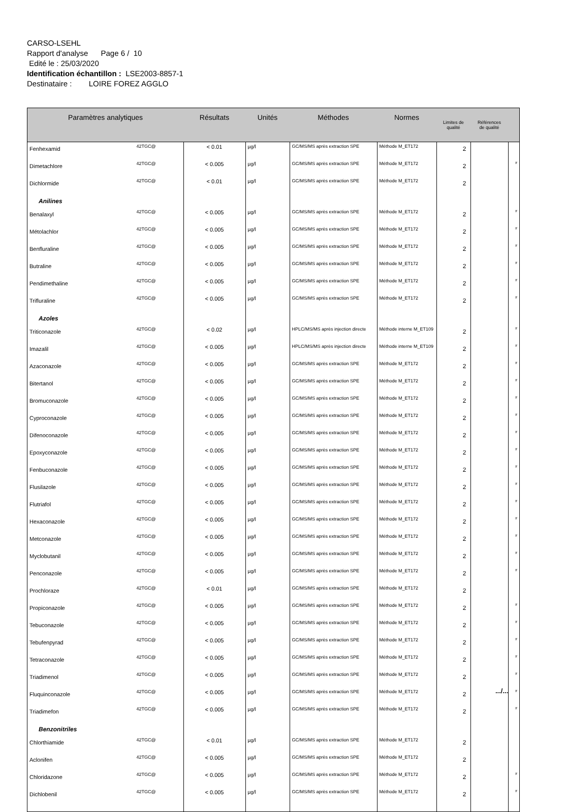CARSO-LSEHL
Rapport d'analyse Page 6 / 10
Edité le : 25/03/2020
Identification échantillon : LSE2003-8857-1
Destinataire : LOIRE FOREZ AGGLO
| Paramètres analytiques | | Résultats | Unités | Méthodes | Normes | Limites de qualité | Références de qualité | |
| --- | --- | --- | --- | --- | --- | --- | --- | --- |
| Fenhexamid | 42TGC@ | < 0.01 | µg/l | GC/MS/MS après extraction SPE | Méthode M_ET172 | 2 | | |
| Dimetachlore | 42TGC@ | < 0.005 | µg/l | GC/MS/MS après extraction SPE | Méthode M_ET172 | 2 | | # |
| Dichlormide | 42TGC@ | < 0.01 | µg/l | GC/MS/MS après extraction SPE | Méthode M_ET172 | 2 | | |
| Anilines | | | | | | | | |
| Benalaxyl | 42TGC@ | < 0.005 | µg/l | GC/MS/MS après extraction SPE | Méthode M_ET172 | 2 | | # |
| Métolachlor | 42TGC@ | < 0.005 | µg/l | GC/MS/MS après extraction SPE | Méthode M_ET172 | 2 | | # |
| Benfluraline | 42TGC@ | < 0.005 | µg/l | GC/MS/MS après extraction SPE | Méthode M_ET172 | 2 | | # |
| Butraline | 42TGC@ | < 0.005 | µg/l | GC/MS/MS après extraction SPE | Méthode M_ET172 | 2 | | # |
| Pendimethaline | 42TGC@ | < 0.005 | µg/l | GC/MS/MS après extraction SPE | Méthode M_ET172 | 2 | | # |
| Trifluraline | 42TGC@ | < 0.005 | µg/l | GC/MS/MS après extraction SPE | Méthode M_ET172 | 2 | | # |
| Azoles | | | | | | | | |
| Triticonazole | 42TGC@ | < 0.02 | µg/l | HPLC/MS/MS après injection directe | Méthode interne M_ET109 | 2 | | # |
| Imazalil | 42TGC@ | < 0.005 | µg/l | HPLC/MS/MS après injection directe | Méthode interne M_ET109 | 2 | | # |
| Azaconazole | 42TGC@ | < 0.005 | µg/l | GC/MS/MS après extraction SPE | Méthode M_ET172 | 2 | | # |
| Bitertanol | 42TGC@ | < 0.005 | µg/l | GC/MS/MS après extraction SPE | Méthode M_ET172 | 2 | | # |
| Bromuconazole | 42TGC@ | < 0.005 | µg/l | GC/MS/MS après extraction SPE | Méthode M_ET172 | 2 | | # |
| Cyproconazole | 42TGC@ | < 0.005 | µg/l | GC/MS/MS après extraction SPE | Méthode M_ET172 | 2 | | # |
| Difenoconazole | 42TGC@ | < 0.005 | µg/l | GC/MS/MS après extraction SPE | Méthode M_ET172 | 2 | | # |
| Epoxyconazole | 42TGC@ | < 0.005 | µg/l | GC/MS/MS après extraction SPE | Méthode M_ET172 | 2 | | # |
| Fenbuconazole | 42TGC@ | < 0.005 | µg/l | GC/MS/MS après extraction SPE | Méthode M_ET172 | 2 | | # |
| Flusilazole | 42TGC@ | < 0.005 | µg/l | GC/MS/MS après extraction SPE | Méthode M_ET172 | 2 | | # |
| Flutriafol | 42TGC@ | < 0.005 | µg/l | GC/MS/MS après extraction SPE | Méthode M_ET172 | 2 | | # |
| Hexaconazole | 42TGC@ | < 0.005 | µg/l | GC/MS/MS après extraction SPE | Méthode M_ET172 | 2 | | # |
| Metconazole | 42TGC@ | < 0.005 | µg/l | GC/MS/MS après extraction SPE | Méthode M_ET172 | 2 | | # |
| Myclobutanil | 42TGC@ | < 0.005 | µg/l | GC/MS/MS après extraction SPE | Méthode M_ET172 | 2 | | # |
| Penconazole | 42TGC@ | < 0.005 | µg/l | GC/MS/MS après extraction SPE | Méthode M_ET172 | 2 | | # |
| Prochloraze | 42TGC@ | < 0.01 | µg/l | GC/MS/MS après extraction SPE | Méthode M_ET172 | 2 | | |
| Propiconazole | 42TGC@ | < 0.005 | µg/l | GC/MS/MS après extraction SPE | Méthode M_ET172 | 2 | | # |
| Tebuconazole | 42TGC@ | < 0.005 | µg/l | GC/MS/MS après extraction SPE | Méthode M_ET172 | 2 | | # |
| Tebufenpyrad | 42TGC@ | < 0.005 | µg/l | GC/MS/MS après extraction SPE | Méthode M_ET172 | 2 | | # |
| Tetraconazole | 42TGC@ | < 0.005 | µg/l | GC/MS/MS après extraction SPE | Méthode M_ET172 | 2 | | # |
| Triadimenol | 42TGC@ | < 0.005 | µg/l | GC/MS/MS après extraction SPE | Méthode M_ET172 | 2 | | # |
| Fluquinconazole | 42TGC@ | < 0.005 | µg/l | GC/MS/MS après extraction SPE | Méthode M_ET172 | 2 | | # |
| Triadimefon | 42TGC@ | < 0.005 | µg/l | GC/MS/MS après extraction SPE | Méthode M_ET172 | 2 | | # |
| Benzonitriles | | | | | | | | |
| Chlorthiamide | 42TGC@ | < 0.01 | µg/l | GC/MS/MS après extraction SPE | Méthode M_ET172 | 2 | | |
| Aclonifen | 42TGC@ | < 0.005 | µg/l | GC/MS/MS après extraction SPE | Méthode M_ET172 | 2 | | |
| Chloridazone | 42TGC@ | < 0.005 | µg/l | GC/MS/MS après extraction SPE | Méthode M_ET172 | 2 | | # |
| Dichlobenil | 42TGC@ | < 0.005 | µg/l | GC/MS/MS après extraction SPE | Méthode M_ET172 | 2 | | # |
.../...